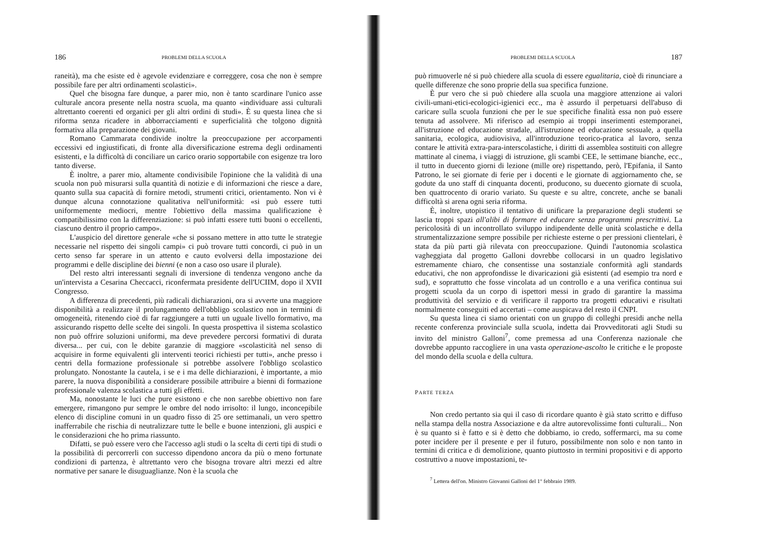186 PROBLEMI DELLA SCUOLA
raneità), ma che esiste ed è agevole evidenziare e correggere, cosa che non è sempre possibile fare per altri ordinamenti scolastici».
Quel che bisogna fare dunque, a parer mio, non è tanto scardinare l'unico asse culturale ancora presente nella nostra scuola, ma quanto «individuare assi culturali altrettanto coerenti ed organici per gli altri ordini di studi». È su questa linea che si riforma senza ricadere in abborracciamenti e superficialità che tolgono dignità formativa alla preparazione dei giovani.
Romano Cammarata condivide inoltre la preoccupazione per accorpamenti eccessivi ed ingiustificati, di fronte alla diversificazione estrema degli ordinamenti esistenti, e la difficoltà di conciliare un carico orario sopportabile con esigenze tra loro tanto diverse.
È inoltre, a parer mio, altamente condivisibile l'opinione che la validità di una scuola non può misurarsi sulla quantità di notizie e di informazioni che riesce a dare, quanto sulla sua capacità di fornire metodi, strumenti critici, orientamento. Non vi è dunque alcuna connotazione qualitativa nell'uniformità: «si può essere tutti uniformemente mediocri, mentre l'obiettivo della massima qualificazione è compatibilissimo con la differenziazione: si può infatti essere tutti buoni o eccellenti, ciascuno dentro il proprio campo».
L'auspicio del direttore generale «che si possano mettere in atto tutte le strategie necessarie nel rispetto dei singoli campi» ci può trovare tutti concordi, ci può in un certo senso far sperare in un attento e cauto evolversi della impostazione dei programmi e delle discipline dei bienni (e non a caso oso usare il plurale).
Del resto altri interessanti segnali di inversione di tendenza vengono anche da un'intervista a Cesarina Checcacci, riconfermata presidente dell'UCIIM, dopo il XVII Congresso.
A differenza di precedenti, più radicali dichiarazioni, ora si avverte una maggiore disponibilità a realizzare il prolungamento dell'obbligo scolastico non in termini di omogeneità, ritenendo cioè di far raggiungere a tutti un uguale livello formativo, ma assicurando rispetto delle scelte dei singoli. In questa prospettiva il sistema scolastico non può offrire soluzioni uniformi, ma deve prevedere percorsi formativi di durata diversa... per cui, con le debite garanzie di maggiore «scolasticità nel senso di acquisire in forme equivalenti gli interventi teorici richiesti per tutti», anche presso i centri della formazione professionale si potrebbe assolvere l'obbligo scolastico prolungato. Nonostante la cautela, i se e i ma delle dichiarazioni, è importante, a mio parere, la nuova disponibilità a considerare possibile attribuire a bienni di formazione professionale valenza scolastica a tutti gli effetti.
Ma, nonostante le luci che pure esistono e che non sarebbe obiettivo non fare emergere, rimangono pur sempre le ombre del nodo irrisolto: il lungo, inconcepibile elenco di discipline comuni in un quadro fisso di 25 ore settimanali, un vero spettro inafferrabile che rischia di neutralizzare tutte le belle e buone intenzioni, gli auspici e le considerazioni che ho prima riassunto.
Difatti, se può essere vero che l'accesso agli studi o la scelta di certi tipi di studi o la possibilità di percorrerli con successo dipendono ancora da più o meno fortunate condizioni di partenza, è altrettanto vero che bisogna trovare altri mezzi ed altre normative per sanare le disuguaglianze. Non è la scuola che
PROBLEMI DELLA SCUOLA 187
può rimuoverle né si può chiedere alla scuola di essere egualitaria, cioè di rinunciare a quelle differenze che sono proprie della sua specifica funzione.
È pur vero che si può chiedere alla scuola una maggiore attenzione ai valori civili-umani-etici-ecologici-igienici ecc., ma è assurdo il perpetuarsi dell'abuso di caricare sulla scuola funzioni che per le sue specifiche finalità essa non può essere tenuta ad assolvere. Mi riferisco ad esempio ai troppi inserimenti estemporanei, all'istruzione ed educazione stradale, all'istruzione ed educazione sessuale, a quella sanitaria, ecologica, audiovisiva, all'introduzione teorico-pratica al lavoro, senza contare le attività extra-para-interscolastiche, i diritti di assemblea sostituiti con allegre mattinate al cinema, i viaggi di istruzione, gli scambi CEE, le settimane bianche, ecc., il tutto in duecento giorni di lezione (mille ore) rispettando, però, l'Epifania, il Santo Patrono, le sei giornate di ferie per i docenti e le giornate di aggiornamento che, se godute da uno staff di cinquanta docenti, producono, su duecento giornate di scuola, ben quattrocento di orario variato. Su queste e su altre, concrete, anche se banali difficoltà si arena ogni seria riforma.
È, inoltre, utopistico il tentativo di unificare la preparazione degli studenti se lascia troppi spazi all'alibi di formare ed educare senza programmi prescrittivi. La pericolosità di un incontrollato sviluppo indipendente delle unità scolastiche e della strumentalizzazione sempre possibile per richieste esterne o per pressioni clientelari, è stata da più parti già rilevata con preoccupazione. Quindi l'autonomia scolastica vagheggiata dal progetto Galloni dovrebbe collocarsi in un quadro legislativo estremamente chiaro, che consentisse una sostanziale conformità agli standards educativi, che non approfondisse le divaricazioni già esistenti (ad esempio tra nord e sud), e soprattutto che fosse vincolata ad un controllo e a una verifica continua sui progetti scuola da un corpo di ispettori messi in grado di garantire la massima produttività del servizio e di verificare il rapporto tra progetti educativi e risultati normalmente conseguiti ed accertati – come auspicava del resto il CNPI.
Su questa linea ci siamo orientati con un gruppo di colleghi presidi anche nella recente conferenza provinciale sulla scuola, indetta dai Provveditorati agli Studi su invito del ministro Galloni<sup>7</sup>, come premessa ad una Conferenza nazionale che dovrebbe appunto raccogliere in una vasta operazione-ascolto le critiche e le proposte del mondo della scuola e della cultura.
PARTE TERZA
Non credo pertanto sia qui il caso di ricordare quanto è già stato scritto e diffuso nella stampa della nostra Associazione e da altre autorevolissime fonti culturali... Non è su quanto si è fatto e si è detto che dobbiamo, io credo, soffermarci, ma su come poter incidere per il presente e per il futuro, possibilmente non solo e non tanto in termini di critica e di demolizione, quanto piuttosto in termini propositivi e di apporto costruttivo a nuove impostazioni, te-
<sup>7</sup> Lettera dell'on. Ministro Giovanni Galloni del 1° febbraio 1989.